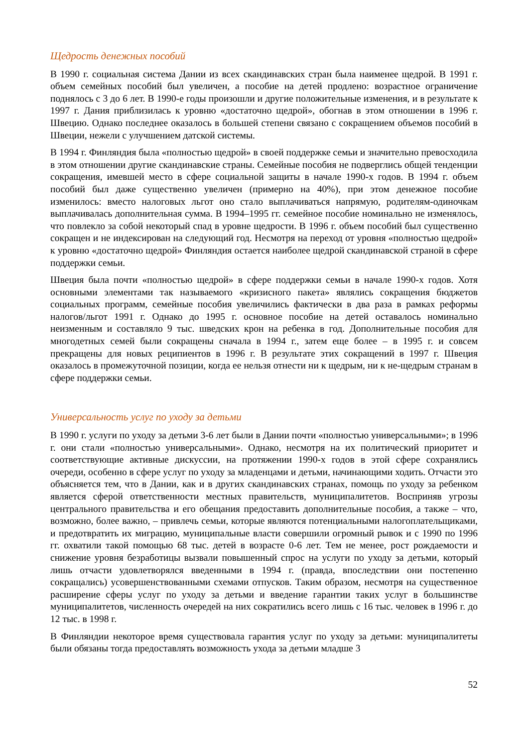Щедрость денежных пособий
В 1990 г. социальная система Дании из всех скандинавских стран была наименее щедрой. В 1991 г. объем семейных пособий был увеличен, а пособие на детей продлено: возрастное ограничение поднялось с 3 до 6 лет. В 1990-е годы произошли и другие положительные изменения, и в результате к 1997 г. Дания приблизилась к уровню «достаточно щедрой», обогнав в этом отношении в 1996 г. Швецию. Однако последнее оказалось в большей степени связано с сокращением объемов пособий в Швеции, нежели с улучшением датской системы.
В 1994 г. Финляндия была «полностью щедрой» в своей поддержке семьи и значительно превосходила в этом отношении другие скандинавские страны. Семейные пособия не подверглись общей тенденции сокращения, имевшей место в сфере социальной защиты в начале 1990-х годов. В 1994 г. объем пособий был даже существенно увеличен (примерно на 40%), при этом денежное пособие изменилось: вместо налоговых льгот оно стало выплачиваться напрямую, родителям-одиночкам выплачивалась дополнительная сумма. В 1994–1995 гг. семейное пособие номинально не изменялось, что повлекло за собой некоторый спад в уровне щедрости. В 1996 г. объем пособий был существенно сокращен и не индексирован на следующий год. Несмотря на переход от уровня «полностью щедрой» к уровню «достаточно щедрой» Финляндия остается наиболее щедрой скандинавской страной в сфере поддержки семьи.
Швеция была почти «полностью щедрой» в сфере поддержки семьи в начале 1990-х годов. Хотя основными элементами так называемого «кризисного пакета» являлись сокращения бюджетов социальных программ, семейные пособия увеличились фактически в два раза в рамках реформы налогов/льгот 1991 г. Однако до 1995 г. основное пособие на детей оставалось номинально неизменным и составляло 9 тыс. шведских крон на ребенка в год. Дополнительные пособия для многодетных семей были сокращены сначала в 1994 г., затем еще более – в 1995 г. и совсем прекращены для новых реципиентов в 1996 г. В результате этих сокращений в 1997 г. Швеция оказалось в промежуточной позиции, когда ее нельзя отнести ни к щедрым, ни к не-щедрым странам в сфере поддержки семьи.
Универсальность услуг по уходу за детьми
В 1990 г. услуги по уходу за детьми 3-6 лет были в Дании почти «полностью универсальными»; в 1996 г. они стали «полностью универсальными». Однако, несмотря на их политический приоритет и соответствующие активные дискуссии, на протяжении 1990-х годов в этой сфере сохранялись очереди, особенно в сфере услуг по уходу за младенцами и детьми, начинающими ходить. Отчасти это объясняется тем, что в Дании, как и в других скандинавских странах, помощь по уходу за ребенком является сферой ответственности местных правительств, муниципалитетов. Восприняв угрозы центрального правительства и его обещания предоставить дополнительные пособия, а также – что, возможно, более важно, – привлечь семьи, которые являются потенциальными налогоплательщиками, и предотвратить их миграцию, муниципальные власти совершили огромный рывок и с 1990 по 1996 гг. охватили такой помощью 68 тыс. детей в возрасте 0-6 лет. Тем не менее, рост рождаемости и снижение уровня безработицы вызвали повышенный спрос на услуги по уходу за детьми, который лишь отчасти удовлетворялся введенными в 1994 г. (правда, впоследствии они постепенно сокращались) усовершенствованными схемами отпусков. Таким образом, несмотря на существенное расширение сферы услуг по уходу за детьми и введение гарантии таких услуг в большинстве муниципалитетов, численность очередей на них сократились всего лишь с 16 тыс. человек в 1996 г. до 12 тыс. в 1998 г.
В Финляндии некоторое время существовала гарантия услуг по уходу за детьми: муниципалитеты были обязаны тогда предоставлять возможность ухода за детьми младше 3
52